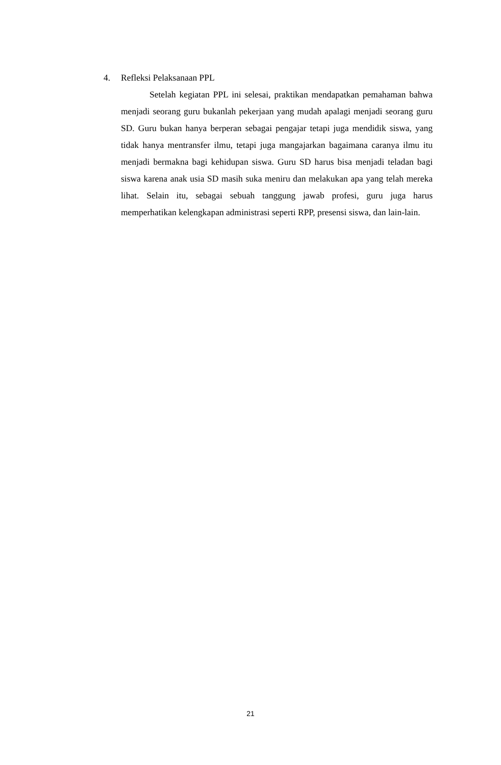4. Refleksi Pelaksanaan PPL
Setelah kegiatan PPL ini selesai, praktikan mendapatkan pemahaman bahwa menjadi seorang guru bukanlah pekerjaan yang mudah apalagi menjadi seorang guru SD. Guru bukan hanya berperan sebagai pengajar tetapi juga mendidik siswa, yang tidak hanya mentransfer ilmu, tetapi juga mangajarkan bagaimana caranya ilmu itu menjadi bermakna bagi kehidupan siswa. Guru SD harus bisa menjadi teladan bagi siswa karena anak usia SD masih suka meniru dan melakukan apa yang telah mereka lihat. Selain itu, sebagai sebuah tanggung jawab profesi, guru juga harus memperhatikan kelengkapan administrasi seperti RPP, presensi siswa, dan lain-lain.
21